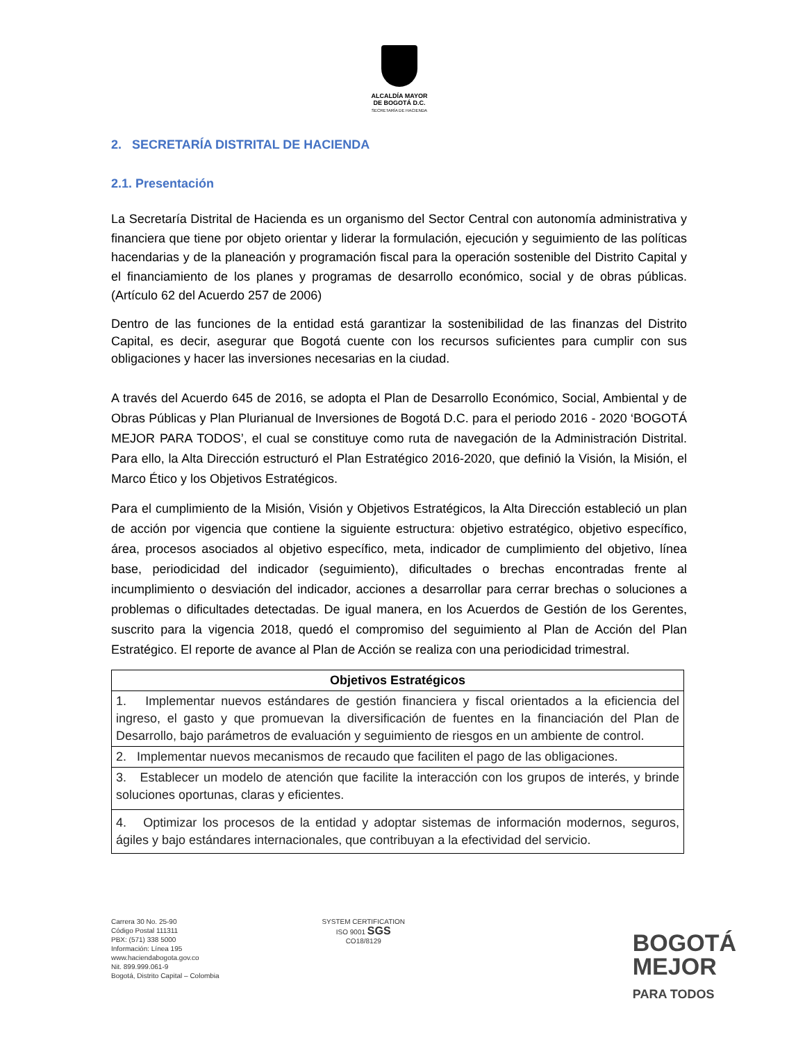ALCALDÍA MAYOR
DE BOGOTÁ D.C.
SECRETARÍA DE HACIENDA
2. SECRETARÍA DISTRITAL DE HACIENDA
2.1. Presentación
La Secretaría Distrital de Hacienda es un organismo del Sector Central con autonomía administrativa y financiera que tiene por objeto orientar y liderar la formulación, ejecución y seguimiento de las políticas hacendarias y de la planeación y programación fiscal para la operación sostenible del Distrito Capital y el financiamiento de los planes y programas de desarrollo económico, social y de obras públicas. (Artículo 62 del Acuerdo 257 de 2006)
Dentro de las funciones de la entidad está garantizar la sostenibilidad de las finanzas del Distrito Capital, es decir, asegurar que Bogotá cuente con los recursos suficientes para cumplir con sus obligaciones y hacer las inversiones necesarias en la ciudad.
A través del Acuerdo 645 de 2016, se adopta el Plan de Desarrollo Económico, Social, Ambiental y de Obras Públicas y Plan Plurianual de Inversiones de Bogotá D.C. para el periodo 2016 - 2020 ‘BOGOTÁ MEJOR PARA TODOS’, el cual se constituye como ruta de navegación de la Administración Distrital. Para ello, la Alta Dirección estructuró el Plan Estratégico 2016-2020, que definió la Visión, la Misión, el Marco Ético y los Objetivos Estratégicos.
Para el cumplimiento de la Misión, Visión y Objetivos Estratégicos, la Alta Dirección estableció un plan de acción por vigencia que contiene la siguiente estructura: objetivo estratégico, objetivo específico, área, procesos asociados al objetivo específico, meta, indicador de cumplimiento del objetivo, línea base, periodicidad del indicador (seguimiento), dificultades o brechas encontradas frente al incumplimiento o desviación del indicador, acciones a desarrollar para cerrar brechas o soluciones a problemas o dificultades detectadas. De igual manera, en los Acuerdos de Gestión de los Gerentes, suscrito para la vigencia 2018, quedó el compromiso del seguimiento al Plan de Acción del Plan Estratégico. El reporte de avance al Plan de Acción se realiza con una periodicidad trimestral.
| Objetivos Estratégicos |
| --- |
| 1. Implementar nuevos estándares de gestión financiera y fiscal orientados a la eficiencia del ingreso, el gasto y que promuevan la diversificación de fuentes en la financiación del Plan de Desarrollo, bajo parámetros de evaluación y seguimiento de riesgos en un ambiente de control. |
| 2. Implementar nuevos mecanismos de recaudo que faciliten el pago de las obligaciones. |
| 3. Establecer un modelo de atención que facilite la interacción con los grupos de interés, y brinde soluciones oportunas, claras y eficientes. |
| 4. Optimizar los procesos de la entidad y adoptar sistemas de información modernos, seguros, ágiles y bajo estándares internacionales, que contribuyan a la efectividad del servicio. |
Carrera 30 No. 25-90
Código Postal 111311
PBX: (571) 338 5000
Información: Línea 195
www.haciendabogota.gov.co
Nit. 899.999.061-9
Bogotá, Distrito Capital – Colombia
SYSTEM CERTIFICATION
ISO 9001 SGS
CO18/8129
BOGOTÁ
MEJOR
PARA TODOS